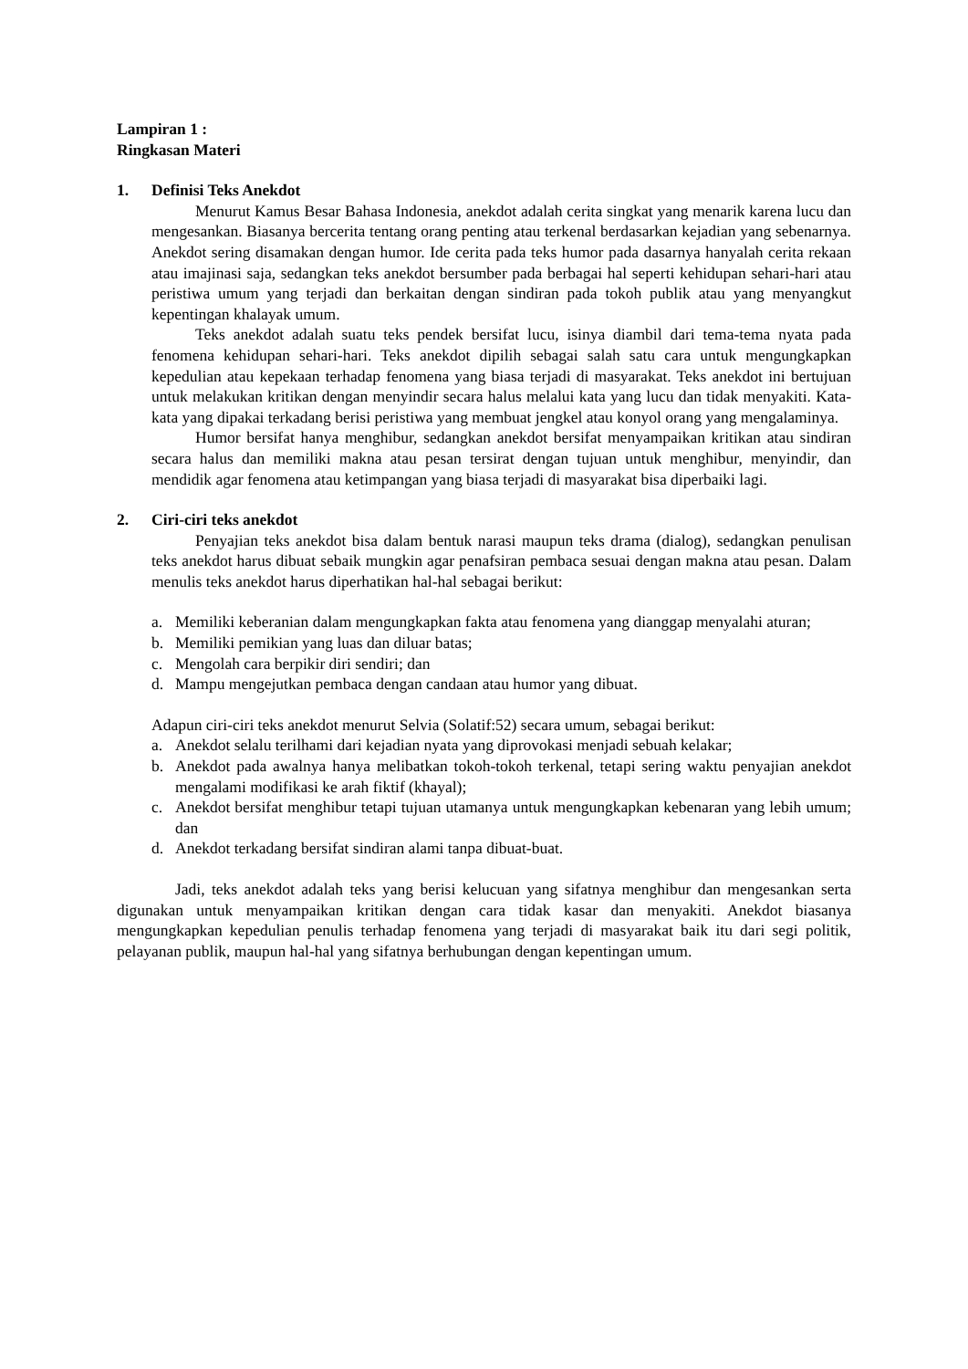Lampiran 1 :
Ringkasan Materi
1. Definisi Teks Anekdot
Menurut Kamus Besar Bahasa Indonesia, anekdot adalah cerita singkat yang menarik karena lucu dan mengesankan. Biasanya bercerita tentang orang penting atau terkenal berdasarkan kejadian yang sebenarnya. Anekdot sering disamakan dengan humor. Ide cerita pada teks humor pada dasarnya hanyalah cerita rekaan atau imajinasi saja, sedangkan teks anekdot bersumber pada berbagai hal seperti kehidupan sehari-hari atau peristiwa umum yang terjadi dan berkaitan dengan sindiran pada tokoh publik atau yang menyangkut kepentingan khalayak umum.
Teks anekdot adalah suatu teks pendek bersifat lucu, isinya diambil dari tema-tema nyata pada fenomena kehidupan sehari-hari. Teks anekdot dipilih sebagai salah satu cara untuk mengungkapkan kepedulian atau kepekaan terhadap fenomena yang biasa terjadi di masyarakat. Teks anekdot ini bertujuan untuk melakukan kritikan dengan menyindir secara halus melalui kata yang lucu dan tidak menyakiti. Kata-kata yang dipakai terkadang berisi peristiwa yang membuat jengkel atau konyol orang yang mengalaminya.
Humor bersifat hanya menghibur, sedangkan anekdot bersifat menyampaikan kritikan atau sindiran secara halus dan memiliki makna atau pesan tersirat dengan tujuan untuk menghibur, menyindir, dan mendidik agar fenomena atau ketimpangan yang biasa terjadi di masyarakat bisa diperbaiki lagi.
2. Ciri-ciri teks anekdot
Penyajian teks anekdot bisa dalam bentuk narasi maupun teks drama (dialog), sedangkan penulisan teks anekdot harus dibuat sebaik mungkin agar penafsiran pembaca sesuai dengan makna atau pesan. Dalam menulis teks anekdot harus diperhatikan hal-hal sebagai berikut:
a. Memiliki keberanian dalam mengungkapkan fakta atau fenomena yang dianggap menyalahi aturan;
b. Memiliki pemikian yang luas dan diluar batas;
c. Mengolah cara berpikir diri sendiri; dan
d. Mampu mengejutkan pembaca dengan candaan atau humor yang dibuat.
Adapun ciri-ciri teks anekdot menurut Selvia (Solatif:52) secara umum, sebagai berikut:
a. Anekdot selalu terilhami dari kejadian nyata yang diprovokasi menjadi sebuah kelakar;
b. Anekdot pada awalnya hanya melibatkan tokoh-tokoh terkenal, tetapi sering waktu penyajian anekdot mengalami modifikasi ke arah fiktif (khayal);
c. Anekdot bersifat menghibur tetapi tujuan utamanya untuk mengungkapkan kebenaran yang lebih umum; dan
d. Anekdot terkadang bersifat sindiran alami tanpa dibuat-buat.
Jadi, teks anekdot adalah teks yang berisi kelucuan yang sifatnya menghibur dan mengesankan serta digunakan untuk menyampaikan kritikan dengan cara tidak kasar dan menyakiti. Anekdot biasanya mengungkapkan kepedulian penulis terhadap fenomena yang terjadi di masyarakat baik itu dari segi politik, pelayanan publik, maupun hal-hal yang sifatnya berhubungan dengan kepentingan umum.